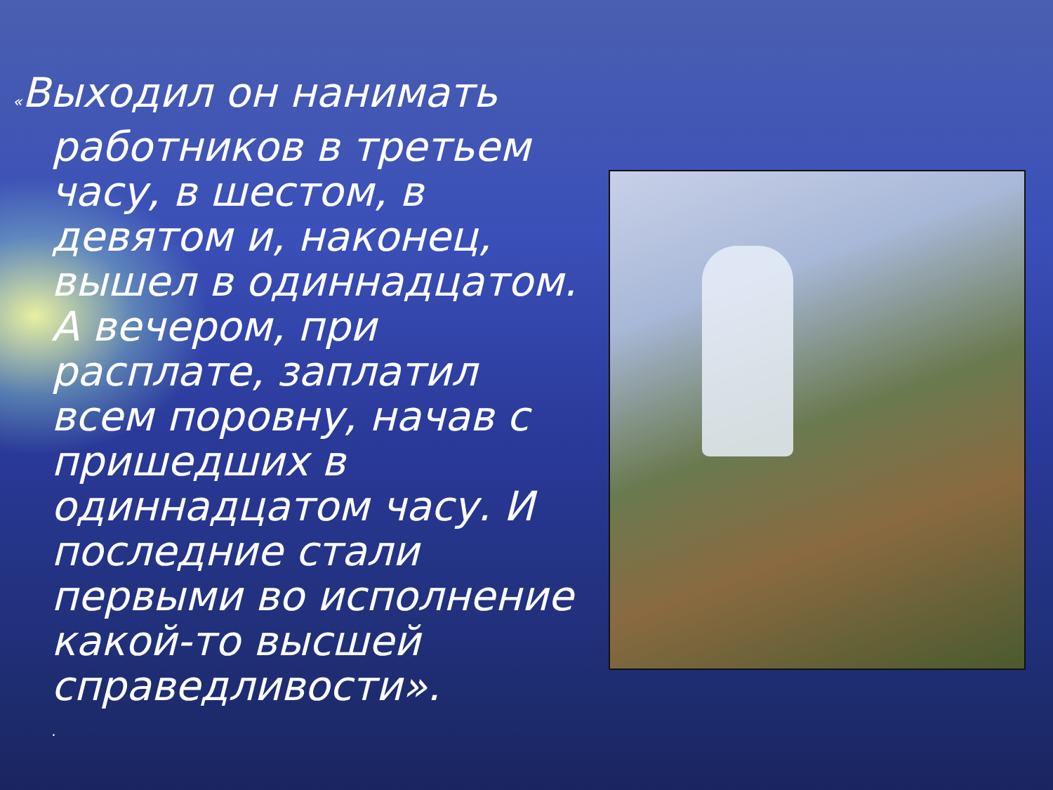«Выходил он нанимать работников в третьем часу, в шестом, в девятом и, наконец, вышел в одиннадцатом. А вечером, при расплате, заплатил всем поровну, начав с пришедших в одиннадцатом часу. И последние стали первыми во исполнение какой-то высшей справедливости».
.